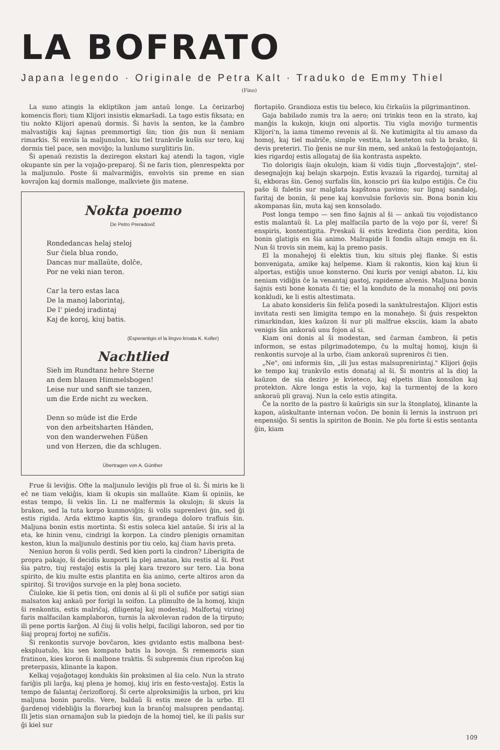LA BOFRATO
Japana legendo · Originale de Petra Kalt · Traduko de Emmy Thiel
(Fino)
La suno atingis la ekliptikon jam antaŭ longe. La ĉerizarboj komencis flori; tiam Klijori insistis ekmarŝadi. La tago estis fiksata; en tiu nokto Klijori apenaŭ dormis. Ŝi havis la senton, ke la ĉambro malvastiĝis kaj ŝajnas premmortigi ŝin; tion ĝis nun ŝi neniam rimarkis. Ŝi enviis la maljunulon, kiu tiel trankvile kuŝis sur tero, kaj dormis tiel pace, sen moviĝo; la lunlumo surglitiris lin.
Ŝi apenaŭ rezistis la deziregon ekstari kaj atendi la tagon, vigle okupante sin per la vojaĝo-preparoj. Ŝi ne faris tion, plenrespekta por la maljunulo. Poste ŝi malvarmiĝis, envolvis sin preme en sian kovraĵon kaj dormis mallonge, malkviete ĝis matene.
Nokta poemo
De Petro Preradovič
Rondedancas helaj steloj
Sur ĉiela blua rondo,
Dancas nur mallaŭte, dolĉe,
Por ne veki nian teron.
Car la tero estas laca
De la manoj laborintaj,
De l' piedoj iradintaj
Kaj de koroj, kiuj batis.
(Esperantigis el la lingvo kroata K. Koller)
Nachtlied
Sieh im Rundtanz hehre Sterne
an dem blauen Himmelsbogen!
Leise nur und sanft sie tanzen,
um die Erde nicht zu wecken.
Denn so müde ist die Erde
von den arbeitsharten Händen,
von den wanderwehen Füßen
und von Herzen, die da schlugen.
Übertragen von A. Günther
Frue ŝi leviĝis. Ofte la maljunulo leviĝis pli frue ol ŝi. Ŝi miris ke li eĉ ne tiam vekiĝis, kiam ŝi okupis sin mallaŭte. Kiam ŝi opiniis, ke estas tempo, ŝi vekis lin. Li ne malfermis la okulojn; ŝi skuis la brakon, sed la tuta korpo kunmoviĝis; ŝi volis suprenlevi ĝin, sed ĝi estis rigida. Arda ektimo kaptis ŝin, grandega doloro trafluis ŝin. Maljuna bonin estis mortinta. Ŝi estis soleca kiel antaŭe. Ŝi iris al la eta, ke hinin venu, cindrigi la korpon. La cindro plenigis ornamitan keston, kiun la maljunulo destinis por tiu celo, kaj ĉiam havis preta.
Neniun horon ŝi volis perdi. Sed kien porti la cindron? Liberigita de propra pakajo, ŝi decidis kunporti la plej amatan, kiu restis al ŝi. Post ŝia patro, tiuj restaĵoj estis la plej kara trezoro sur tero. Lia bona spirito, de kiu multe estis plantita en ŝia animo, certe altiros aron da spiritoj. Ŝi troviĝos survoje en la plej bona societo.
Ĉiuloke, kie ŝi petis tion, oni donis al ŝi pli ol sufiĉe por satigi sian malsaton kaj ankaŭ por forigi la soifon. La plimulto de la homoj, kiujn ŝi renkontis, estis malriĉaj, diligentaj kaj modestaj. Malfortaj virinoj faris malfacilan kamplaboron, turnis la akvolevan radon de la tirputo; ili pene portis ŝarĝon. Al ĉiuj ŝi volis helpi, faciligi laboron, sed por tio ŝiaj propraj fortoj ne sufiĉis.
Ŝi renkontis survoje bovĉaron, kies gvidanto estis malbona best-ekspluatulo, kiu sen kompato batis la bovojn. Ŝi rememoris sian fratinon, kies koron ŝi malbone traktis. Ŝi subpremis ĉiun riproĉon kaj preterpasis, klinante la kapon.
Kelkaj vojaĝotagoj kondukis ŝin proksimen al ŝia celo. Nun la strato fariĝis pli larĝa, kaj plena je homoj, kiuj iris en festo-vestaĵoj. Estis la tempo de falantaj ĉerizofloroj. Ŝi certe alproksimiĝis la urbon, pri kiu maljuna bonin parolis. Vere, baldaŭ ŝi estis meze de la urbo. El ĝardenoj videbliĝis la florarboj kun la branĉoj malsupren pendantaj. Ili ĵetis sian ornamaĵon sub la piedojn de la homoj tiel, ke ili paŝis sur ĝi kiel sur
flortapiŝo. Grandioza estis tiu beleco, kiu ĉirkaŭis la pilgrimantinon.
Gaja babilado zumis tra la aero; oni trinkis teon en la strato, kaj manĝis la kukojn, kiujn oni alportis. Tiu vigla moviĝo turmentis Klijori'n, la iama timemo revenis al ŝi. Ne kutimigita al tiu amaso da homoj, kaj tiel malriĉe, simple vestita, la kesteton sub la brako, ŝi devis preteriri. Tio ĝenis ne nur ŝin mem, sed ankaŭ la festoĝojantojn, kies rigardoj estis allogataj de ŝia kontrasta aspekto.
Tio dolorigis ŝiajn okulojn, kiam ŝi vidis tiujn „florvestaĵojn", stel-desegnaĵojn kaj belajn skarpojn. Estis kvazaŭ la rigardoj, turnitaj al ŝi, ekboras ŝin. Genoj surfalis ŝin, konscio pri ŝia kulpo estiĝis. Ĉe ĉiu paŝo ŝi faletis sur malglata kapŝtona pavimo; sur lignaj sandaloj, faritaj de bonin, ŝi pene kaj konvulsie forŝovis sin. Bona bonin kiu akompanas ŝin, muta kaj sen konsolado.
Post longa tempo — sen fino ŝajnis al ŝi — ankaŭ tiu vojodistanco estis malantaŭ ŝi. La plej malfacila parto de la vojo por ŝi, vere! Ŝi enspiris, kontentigita. Preskaŭ ŝi estis kredinta ĉion perdita, kion bonin glatigis en ŝia animo. Malrapide li fondis altajn emojn en ŝi. Nun ŝi trovis sin mem, kaj la premo pasis.
El la monaĥejoj ŝi elektis tiun, kiu situis plej flanke. Ŝi estis bonvenigata, amike kaj helpeme. Kiam ŝi rakontis, kion kaj kiun ŝi alportas, estiĝis unue konsterno. Oni kuris por venigi abaton. Li, kiu neniam vidiĝis ĉe la venantaj gastoj, rapideme alvenis. Maljuna bonin ŝajnis esti bone konata ĉi tie; el la konduto de la monaĥoj oni povis konkludi, ke li estis altestimata.
La abato konsideris ŝin feliĉa posedi la sanktulrestaĵon. Klijori estis invitata resti sen limigita tempo en la monaĥejo. Ŝi ĝuis respekton rimarkindan, kies kaŭzon ŝi nur pli malfrue eksciis, kiam la abato venigis ŝin ankoraŭ unu fojon al si.
Kiam oni donis al ŝi modestan, sed ĉarman ĉambron, ŝi petis informon, se estas pilgrimadotempo, ĉu la multaj homoj, kiujn ŝi renkontis survoje al la urbo, ĉiam ankoraŭ supreniros ĉi tien.
„Ne", oni informis ŝin, „ili ĵus estas malsuprenirintaj." Klijori ĝojis ke tempo kaj trankvilo estis donataj al ŝi. Ŝi montris al la dioj la kaŭzon de sia deziro je kvieteco, kaj elpetis ilian konsilon kaj protekton. Akre longa estis la vojo, kaj la turmentoj de la koro ankoraŭ pli gravaj. Nun la celo estis atingita.
Ĉe la norito de la pastro ŝi kaŭrigis sin sur la ŝtonplatoj, klinante la kapon, aŭskultante internan voĉon. De bonin ŝi lernis la instruon pri enpensiĝo. Ŝi sentis la spiriton de Bonin. Ne plu forte ŝi estis sentanta ĝin, kiam
109